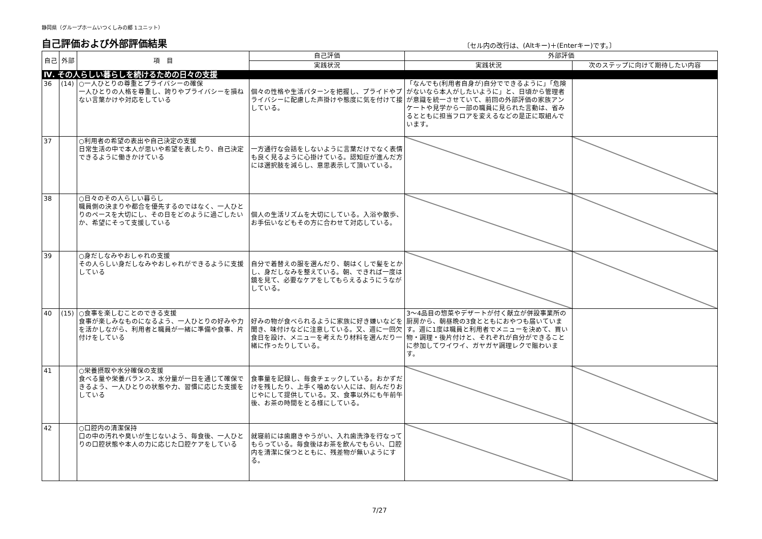静岡県（グループホームいつくしみの郷 1ユニット）
自己評価および外部評価結果
〔セル内の改行は、(Altキー)＋(Enterキー)です。〕
| 自己 | 外部 | 項 目 | 自己評価 | 外部評価 | |
| --- | --- | --- | --- | --- | --- |
| | | | 実践状況 | 実践状況 | 次のステップに向けて期待したい内容 |
| Ⅳ. その人らしい暮らしを続けるための日々の支援 | | | | | |
| 36 | (14) | ○一人ひとりの尊重とプライバシーの確保 一人ひとりの人格を尊重し、誇りやプライバシーを損ねない言葉かけや対応をしている | 個々の性格や生活パターンを把握し、プライドやプライバシーに配慮した声掛けや態度に気を付けて接している。 | 「なんでも(利用者自身が)自分でできるように」「危険がないなら本人がしたいように」と、日頃から管理者が意識を統一させていて、前回の外部評価の家族アンケートや見学から一部の職員に見られた言動は、省みるとともに担当フロアを変えるなどの是正に取組んでいます。 | |
| 37 | | ○利用者の希望の表出や自己決定の支援 日常生活の中で本人が思いや希望を表したり、自己決定できるように働きかけている | 一方通行な会話をしないように言葉だけでなく表情も良く見るように心掛けている。認知症が進んだ方には選択肢を減らし、意思表示して頂いている。 | | |
| 38 | | ○日々のその人らしい暮らし 職員側の決まりや都合を優先するのではなく、一人ひとりのペースを大切にし、その日をどのように過ごしたいか、希望にそって支援している | 個人の生活リズムを大切にしている。入浴や散歩、お手伝いなどもその方に合わせて対応している。 | | |
| 39 | | ○身だしなみやおしゃれの支援 その人らしい身だしなみやおしゃれができるように支援している | 自分で着替えの服を選んだり、朝はくしで髪をとかし、身だしなみを整えている。朝、できれば一度は鏡を見て、必要なケアをしてもらえるようにうながしている。 | | |
| 40 | (15) | ○食事を楽しむことのできる支援 食事が楽しみなものになるよう、一人ひとりの好みや力を活かしながら、利用者と職員が一緒に準備や食事、片付けをしている | 好みの物が食べられるように家族に好き嫌いなどを聞き、味付けなどに注意している。又、週に一回欠食日を設け、メニューを考えたり材料を選んだり一緒に作ったりしている。 | 3～4品目の惣菜やデザートが付く献立が併設事業所の厨房から、朝昼晩の3食とともにおやつも届いています。週に1度は職員と利用者でメニューを決めて、買い物・調理・後片付けと、それぞれが自分ができることに参加してワイワイ、ガヤガヤ調理レクで賑わいます。 | |
| 41 | | ○栄養摂取や水分確保の支援 食べる量や栄養バランス、水分量が一日を通じて確保できるよう、一人ひとりの状態や力、習慣に応じた支援をしている | 食事量を記録し、毎食チェックしている。おかずだけを残したり、上手く噛めない人には、刻んだりおじやにして提供している。又、食事以外にも午前午後、お茶の時間をとる様にしている。 | | |
| 42 | | ○口腔内の清潔保持 口の中の汚れや臭いが生じないよう、毎食後、一人ひとりの口腔状態や本人の力に応じた口腔ケアをしている | 就寝前には歯磨きやうがい、入れ歯洗浄を行なってもらっている。毎食後はお茶を飲んでもらい、口腔内を清潔に保つとともに、残差物が無いようにする。 | | |
7/27